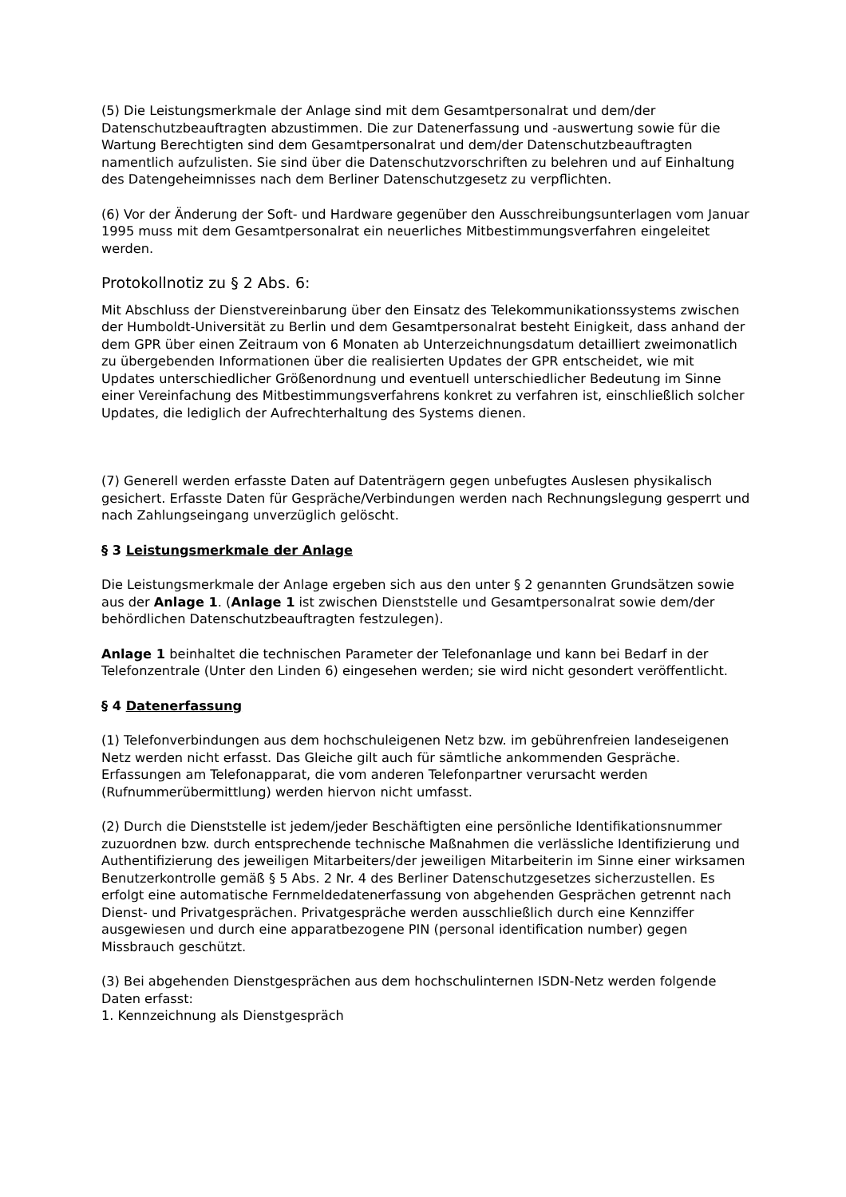(5) Die Leistungsmerkmale der Anlage sind mit dem Gesamtpersonalrat und dem/der Datenschutzbeauftragten abzustimmen. Die zur Datenerfassung und -auswertung sowie für die Wartung Berechtigten sind dem Gesamtpersonalrat und dem/der Datenschutzbeauftragten namentlich aufzulisten. Sie sind über die Datenschutzvorschriften zu belehren und auf Einhaltung des Datengeheimnisses nach dem Berliner Datenschutzgesetz zu verpflichten.
(6) Vor der Änderung der Soft- und Hardware gegenüber den Ausschreibungsunterlagen vom Januar 1995 muss mit dem Gesamtpersonalrat ein neuerliches Mitbestimmungsverfahren eingeleitet werden.
Protokollnotiz zu § 2 Abs. 6:
Mit Abschluss der Dienstvereinbarung über den Einsatz des Telekommunikationssystems zwischen der Humboldt-Universität zu Berlin und dem Gesamtpersonalrat besteht Einigkeit, dass anhand der dem GPR über einen Zeitraum von 6 Monaten ab Unterzeichnungsdatum detailliert zweimonatlich zu übergebenden Informationen über die realisierten Updates der GPR entscheidet, wie mit Updates unterschiedlicher Größenordnung und eventuell unterschiedlicher Bedeutung im Sinne einer Vereinfachung des Mitbestimmungsverfahrens konkret zu verfahren ist, einschließlich solcher Updates, die lediglich der Aufrechterhaltung des Systems dienen.
(7) Generell werden erfasste Daten auf Datenträgern gegen unbefugtes Auslesen physikalisch gesichert. Erfasste Daten für Gespräche/Verbindungen werden nach Rechnungslegung gesperrt und nach Zahlungseingang unverzüglich gelöscht.
§ 3 Leistungsmerkmale der Anlage
Die Leistungsmerkmale der Anlage ergeben sich aus den unter § 2 genannten Grundsätzen sowie aus der Anlage 1. (Anlage 1 ist zwischen Dienststelle und Gesamtpersonalrat sowie dem/der behördlichen Datenschutzbeauftragten festzulegen).
Anlage 1 beinhaltet die technischen Parameter der Telefonanlage und kann bei Bedarf in der Telefonzentrale (Unter den Linden 6) eingesehen werden; sie wird nicht gesondert veröffentlicht.
§ 4 Datenerfassung
(1) Telefonverbindungen aus dem hochschuleigenen Netz bzw. im gebührenfreien landeseigenen Netz werden nicht erfasst. Das Gleiche gilt auch für sämtliche ankommenden Gespräche. Erfassungen am Telefonapparat, die vom anderen Telefonpartner verursacht werden (Rufnummerübermittlung) werden hiervon nicht umfasst.
(2) Durch die Dienststelle ist jedem/jeder Beschäftigten eine persönliche Identifikationsnummer zuzuordnen bzw. durch entsprechende technische Maßnahmen die verlässliche Identifizierung und Authentifizierung des jeweiligen Mitarbeiters/der jeweiligen Mitarbeiterin im Sinne einer wirksamen Benutzerkontrolle gemäß § 5 Abs. 2 Nr. 4 des Berliner Datenschutzgesetzes sicherzustellen. Es erfolgt eine automatische Fernmeldedatenerfassung von abgehenden Gesprächen getrennt nach Dienst- und Privatgesprächen. Privatgespräche werden ausschließlich durch eine Kennziffer ausgewiesen und durch eine apparatbezogene PIN (personal identification number) gegen Missbrauch geschützt.
(3) Bei abgehenden Dienstgesprächen aus dem hochschulinternen ISDN-Netz werden folgende Daten erfasst:
1. Kennzeichnung als Dienstgespräch